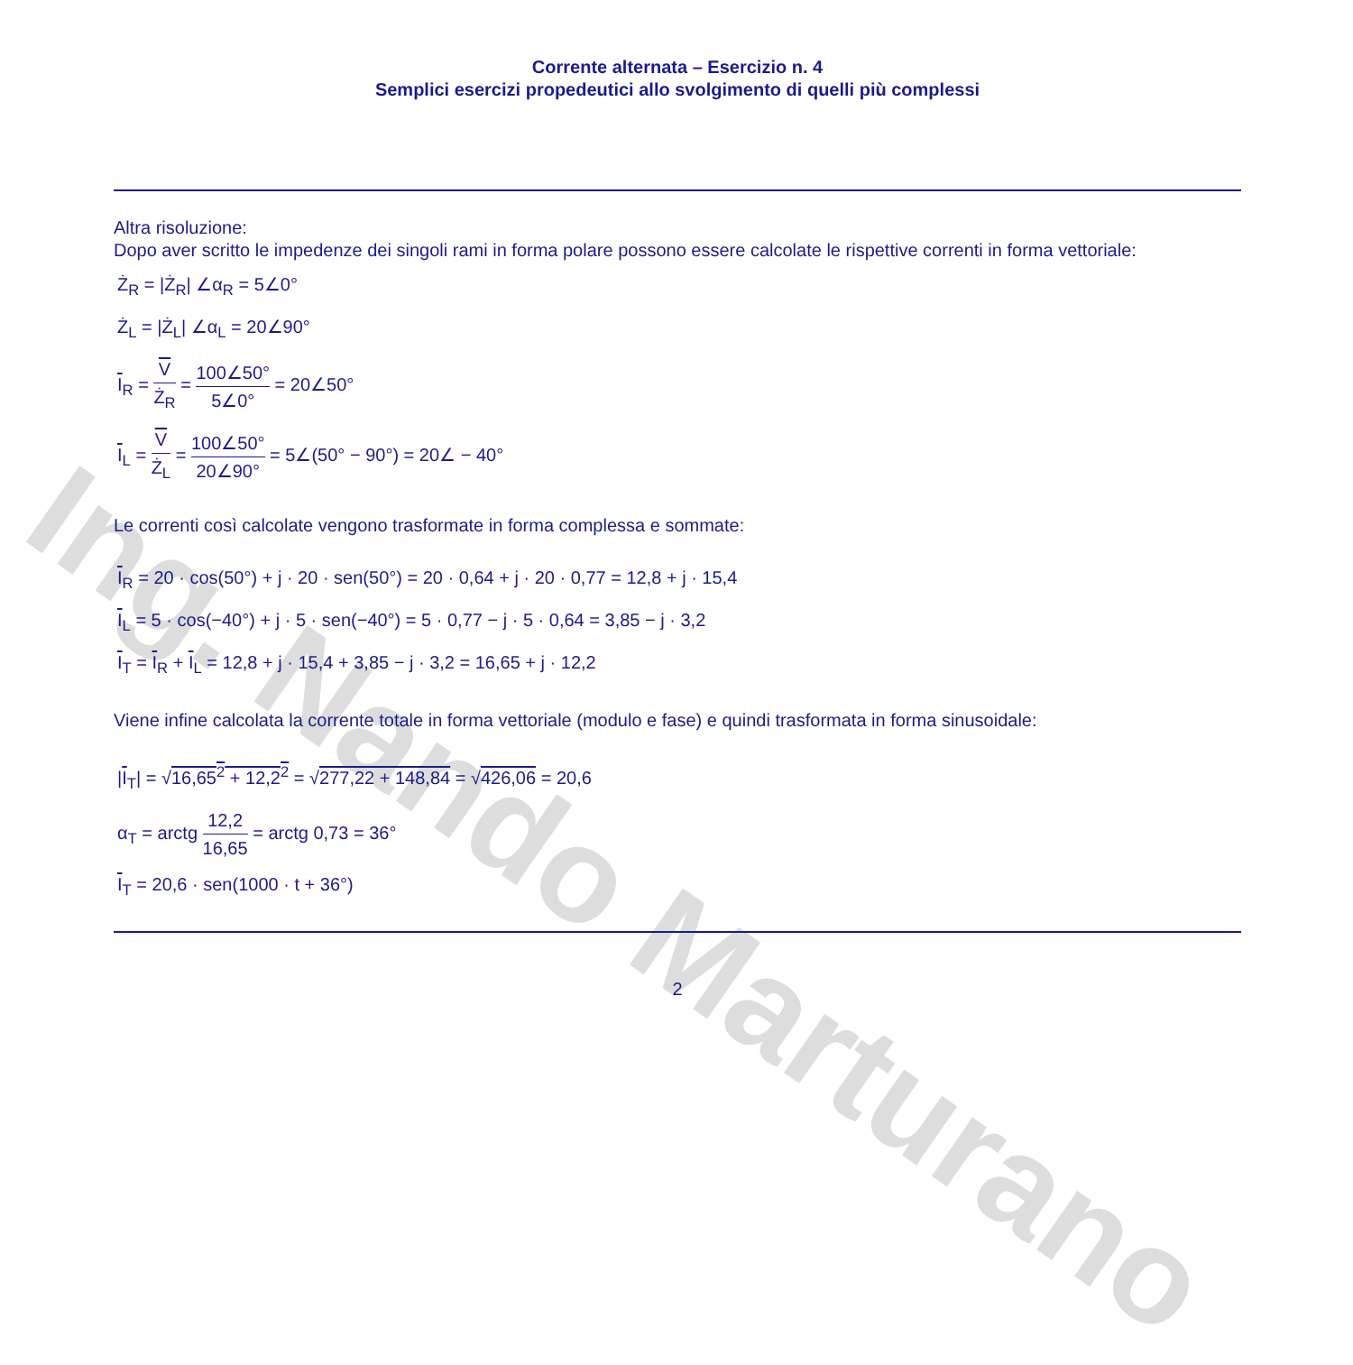Ing. Nando Marturano
Corrente alternata – Esercizio n. 4
Semplici esercizi propedeutici allo svolgimento di quelli più complessi
Altra risoluzione:
Dopo aver scritto le impedenze dei singoli rami in forma polare possono essere calcolate le rispettive correnti in forma vettoriale:
Ż<sub>R</sub> = |Ż<sub>R</sub>| ∠α<sub>R</sub> = 5∠0°
Ż<sub>L</sub> = |Ż<sub>L</sub>| ∠α<sub>L</sub> = 20∠90°
I<sub>R</sub> = V Ż<sub>R</sub> = 100∠50° 5∠0° = 20∠50°
I<sub>L</sub> = V Ż<sub>L</sub> = 100∠50° 20∠90° = 5∠(50° − 90°) = 20∠ − 40°
Le correnti così calcolate vengono trasformate in forma complessa e sommate:
I<sub>R</sub> = 20 · cos(50°) + j · 20 · sen(50°) = 20 · 0,64 + j · 20 · 0,77 = 12,8 + j · 15,4
I<sub>L</sub> = 5 · cos(−40°) + j · 5 · sen(−40°) = 5 · 0,77 − j · 5 · 0,64 = 3,85 − j · 3,2
I<sub>T</sub> = I<sub>R</sub> + I<sub>L</sub> = 12,8 + j · 15,4 + 3,85 − j · 3,2 = 16,65 + j · 12,2
Viene infine calcolata la corrente totale in forma vettoriale (modulo e fase) e quindi trasformata in forma sinusoidale:
|I<sub>T</sub>| = √16,65<sup>2</sup> + 12,2<sup>2</sup> = √277,22 + 148,84 = √426,06 = 20,6
α<sub>T</sub> = arctg 12,2 16,65 = arctg 0,73 = 36°
I<sub>T</sub> = 20,6 · sen(1000 · t + 36°)
2